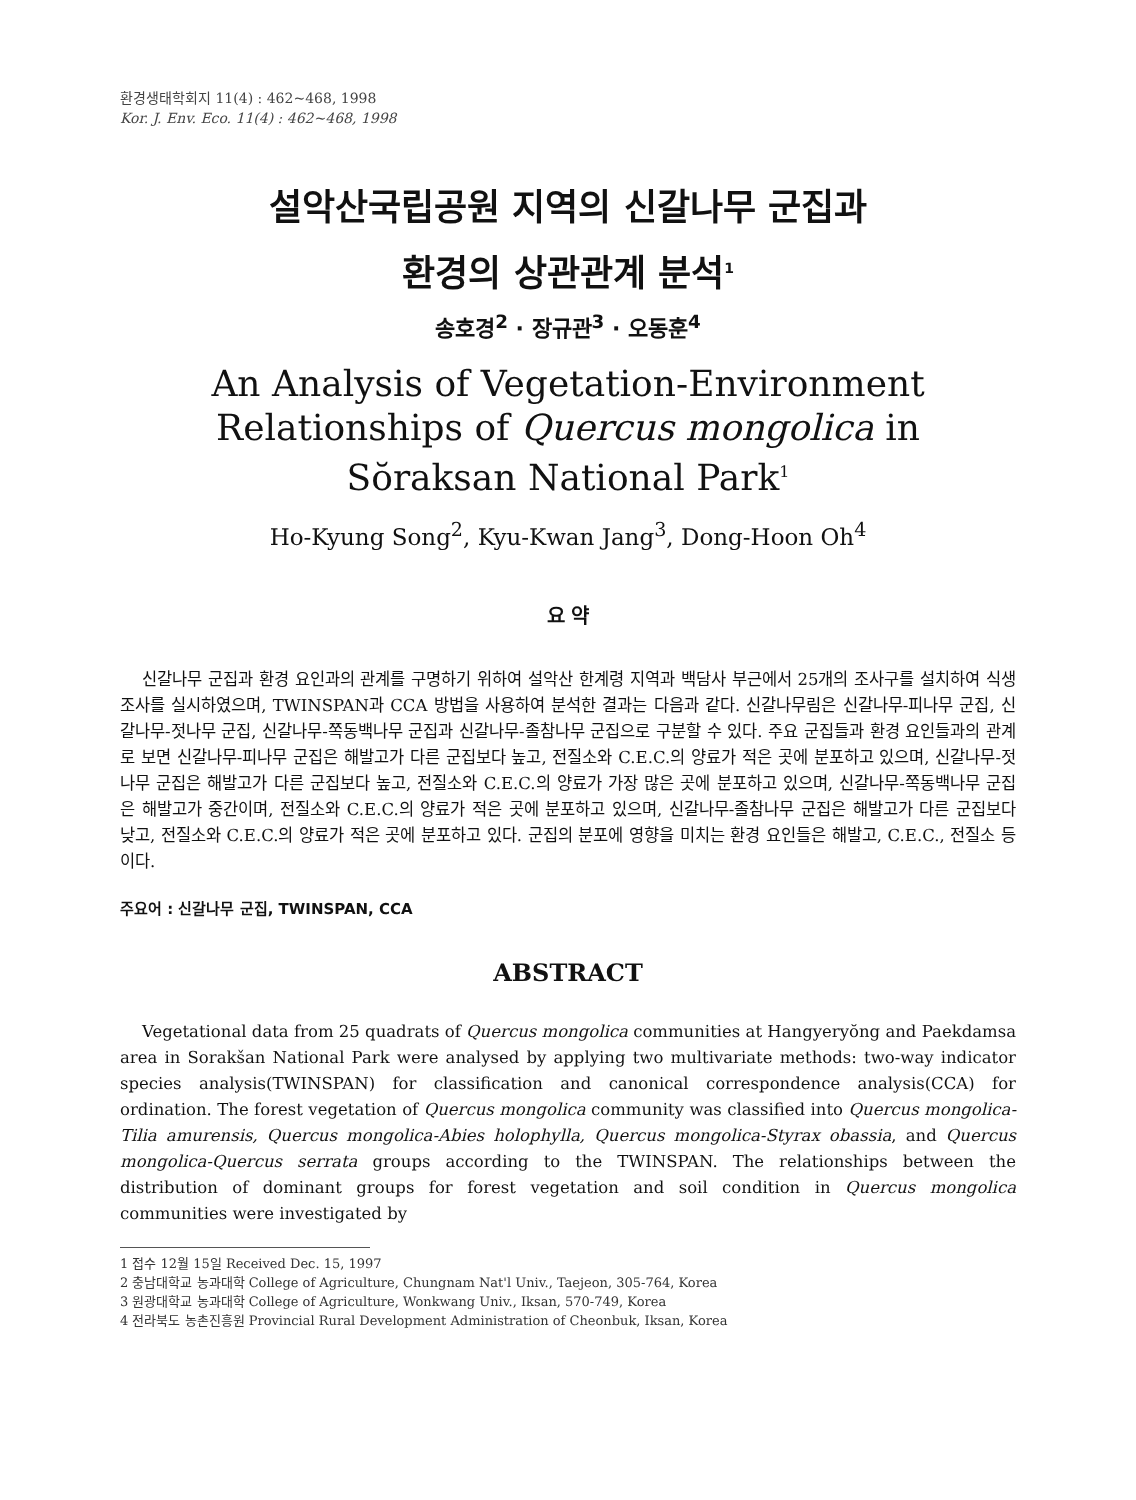환경생태학회지 11(4) : 462~468, 1998
Kor. J. Env. Eco. 11(4) : 462~468, 1998
설악산국립공원 지역의 신갈나무 군집과
환경의 상관관계 분석<sup>1</sup>
송호경<sup>2</sup> · 장규관<sup>3</sup> · 오동훈<sup>4</sup>
An Analysis of Vegetation-Environment
Relationships of Quercus mongolica in
Sŏraksan National Park<sup>1</sup>
Ho-Kyung Song<sup>2</sup>, Kyu-Kwan Jang<sup>3</sup>, Dong-Hoon Oh<sup>4</sup>
요 약
신갈나무 군집과 환경 요인과의 관계를 구명하기 위하여 설악산 한계령 지역과 백담사 부근에서 25개의 조사구를 설치하여 식생 조사를 실시하였으며, TWINSPAN과 CCA 방법을 사용하여 분석한 결과는 다음과 같다. 신갈나무림은 신갈나무-피나무 군집, 신갈나무-젓나무 군집, 신갈나무-쪽동백나무 군집과 신갈나무-졸참나무 군집으로 구분할 수 있다. 주요 군집들과 환경 요인들과의 관계로 보면 신갈나무-피나무 군집은 해발고가 다른 군집보다 높고, 전질소와 C.E.C.의 양료가 적은 곳에 분포하고 있으며, 신갈나무-젓나무 군집은 해발고가 다른 군집보다 높고, 전질소와 C.E.C.의 양료가 가장 많은 곳에 분포하고 있으며, 신갈나무-쪽동백나무 군집은 해발고가 중간이며, 전질소와 C.E.C.의 양료가 적은 곳에 분포하고 있으며, 신갈나무-졸참나무 군집은 해발고가 다른 군집보다 낮고, 전질소와 C.E.C.의 양료가 적은 곳에 분포하고 있다. 군집의 분포에 영향을 미치는 환경 요인들은 해발고, C.E.C., 전질소 등이다.
주요어 : 신갈나무 군집, TWINSPAN, CCA
ABSTRACT
Vegetational data from 25 quadrats of Quercus mongolica communities at Hangyeryŏng and Paekdamsa area in Sorakšan National Park were analysed by applying two multivariate methods: two-way indicator species analysis(TWINSPAN) for classification and canonical correspondence analysis(CCA) for ordination. The forest vegetation of Quercus mongolica community was classified into Quercus mongolica-Tilia amurensis, Quercus mongolica-Abies holophylla, Quercus mongolica-Styrax obassia, and Quercus mongolica-Quercus serrata groups according to the TWINSPAN. The relationships between the distribution of dominant groups for forest vegetation and soil condition in Quercus mongolica communities were investigated by
1 접수 12월 15일 Received Dec. 15, 1997
2 충남대학교 농과대학 College of Agriculture, Chungnam Nat'l Univ., Taejeon, 305-764, Korea
3 원광대학교 농과대학 College of Agriculture, Wonkwang Univ., Iksan, 570-749, Korea
4 전라북도 농촌진흥원 Provincial Rural Development Administration of Cheonbuk, Iksan, Korea